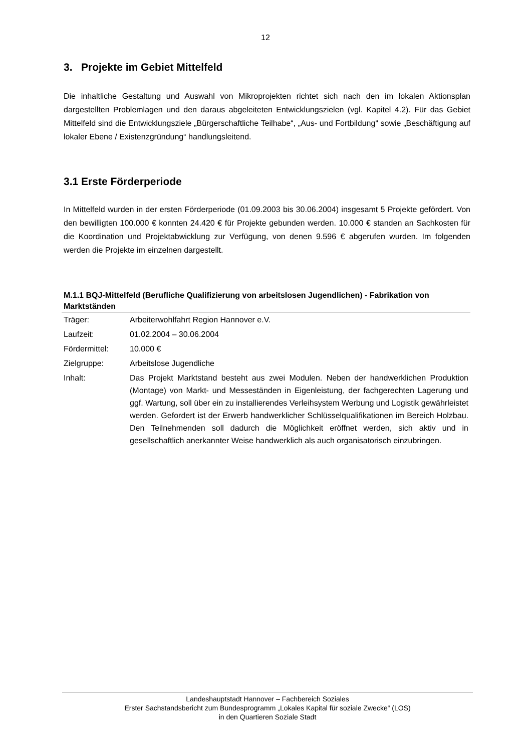12
3. Projekte im Gebiet Mittelfeld
Die inhaltliche Gestaltung und Auswahl von Mikroprojekten richtet sich nach den im lokalen Aktionsplan dargestellten Problemlagen und den daraus abgeleiteten Entwicklungszielen (vgl. Kapitel 4.2). Für das Gebiet Mittelfeld sind die Entwicklungsziele „Bürgerschaftliche Teilhabe“, „Aus- und Fortbildung“ sowie „Beschäftigung auf lokaler Ebene / Existenzgründung“ handlungsleitend.
3.1 Erste Förderperiode
In Mittelfeld wurden in der ersten Förderperiode (01.09.2003 bis 30.06.2004) insgesamt 5 Projekte gefördert. Von den bewilligten 100.000 € konnten 24.420 € für Projekte gebunden werden. 10.000 € standen an Sachkosten für die Koordination und Projektabwicklung zur Verfügung, von denen 9.596 € abgerufen wurden. Im folgenden werden die Projekte im einzelnen dargestellt.
M.1.1 BQJ-Mittelfeld (Berufliche Qualifizierung von arbeitslosen Jugendlichen) - Fabrikation von Marktständen
| Träger: | Arbeiterwohlfahrt Region Hannover e.V. |
| Laufzeit: | 01.02.2004 – 30.06.2004 |
| Fördermittel: | 10.000 € |
| Zielgruppe: | Arbeitslose Jugendliche |
| Inhalt: | Das Projekt Marktstand besteht aus zwei Modulen. Neben der handwerklichen Produktion (Montage) von Markt- und Messeständen in Eigenleistung, der fachgerechten Lagerung und ggf. Wartung, soll über ein zu installierendes Verleihsystem Werbung und Logistik gewährleistet werden. Gefordert ist der Erwerb handwerklicher Schlüsselqualifikationen im Bereich Holzbau. Den Teilnehmenden soll dadurch die Möglichkeit eröffnet werden, sich aktiv und in gesellschaftlich anerkannter Weise handwerklich als auch organisatorisch einzubringen. |
Landeshauptstadt Hannover – Fachbereich Soziales
Erster Sachstandsbericht zum Bundesprogramm „Lokales Kapital für soziale Zwecke“ (LOS)
in den Quartieren Soziale Stadt